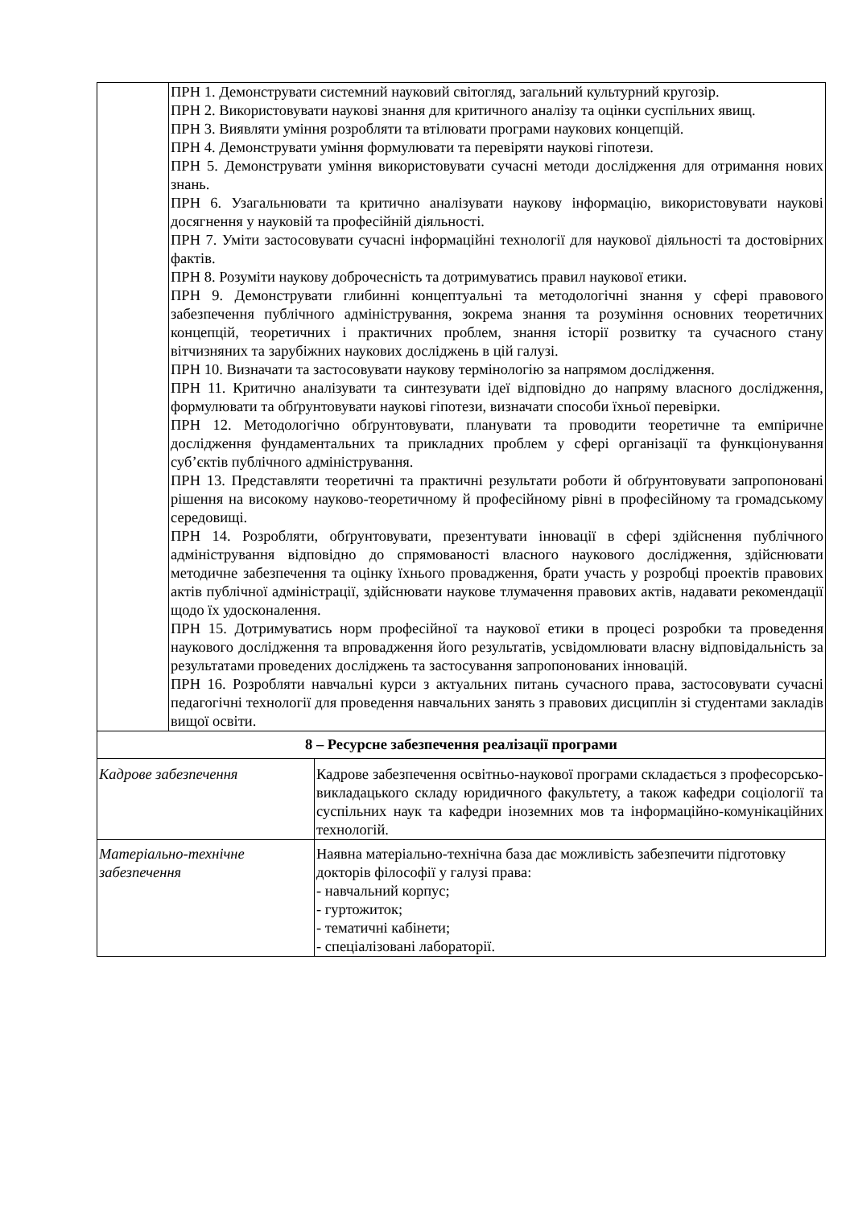| | ПРН 1. Демонструвати системний науковий світогляд, загальний культурний кругозір. ПРН 2. Використовувати наукові знання для критичного аналізу та оцінки суспільних явищ. ПРН 3. Виявляти уміння розробляти та втілювати програми наукових концепцій. ПРН 4. Демонструвати уміння формулювати та перевіряти наукові гіпотези. ПРН 5. Демонструвати уміння використовувати сучасні методи дослідження для отримання нових знань. ПРН 6. Узагальнювати та критично аналізувати наукову інформацію, використовувати наукові досягнення у науковій та професійній діяльності. ПРН 7. Уміти застосовувати сучасні інформаційні технології для наукової діяльності та достовірних фактів. ПРН 8. Розуміти наукову доброчесність та дотримуватись правил наукової етики. ПРН 9. Демонструвати глибинні концептуальні та методологічні знання у сфері правового забезпечення публічного адміністрування, зокрема знання та розуміння основних теоретичних концепцій, теоретичних і практичних проблем, знання історії розвитку та сучасного стану вітчизняних та зарубіжних наукових досліджень в цій галузі. ПРН 10. Визначати та застосовувати наукову термінологію за напрямом дослідження. ПРН 11. Критично аналізувати та синтезувати ідеї відповідно до напряму власного дослідження, формулювати та обґрунтовувати наукові гіпотези, визначати способи їхньої перевірки. ПРН 12. Методологічно обґрунтовувати, планувати та проводити теоретичне та емпіричне дослідження фундаментальних та прикладних проблем у сфері організації та функціонування суб’єктів публічного адміністрування. ПРН 13. Представляти теоретичні та практичні результати роботи й обґрунтовувати запропоновані рішення на високому науково-теоретичному й професійному рівні в професійному та громадському середовищі. ПРН 14. Розробляти, обґрунтовувати, презентувати інновації в сфері здійснення публічного адміністрування відповідно до спрямованості власного наукового дослідження, здійснювати методичне забезпечення та оцінку їхнього провадження, брати участь у розробці проектів правових актів публічної адміністрації, здійснювати наукове тлумачення правових актів, надавати рекомендації щодо їх удосконалення. ПРН 15. Дотримуватись норм професійної та наукової етики в процесі розробки та проведення наукового дослідження та впровадження його результатів, усвідомлювати власну відповідальність за результатами проведених досліджень та застосування запропонованих інновацій. ПРН 16. Розробляти навчальні курси з актуальних питань сучасного права, застосовувати сучасні педагогічні технології для проведення навчальних занять з правових дисциплін зі студентами закладів вищої освіти. | |
| 8 – Ресурсне забезпечення реалізації програми | | |
| Кадрове забезпечення | | Кадрове забезпечення освітньо-наукової програми складається з професорсько-викладацького складу юридичного факультету, а також кафедри соціології та суспільних наук та кафедри іноземних мов та інформаційно-комунікаційних технологій. |
| Матеріально-технічне забезпечення | | Наявна матеріально-технічна база дає можливість забезпечити підготовку докторів філософії у галузі права: - навчальний корпус; - гуртожиток; - тематичні кабінети; - спеціалізовані лабораторії. |